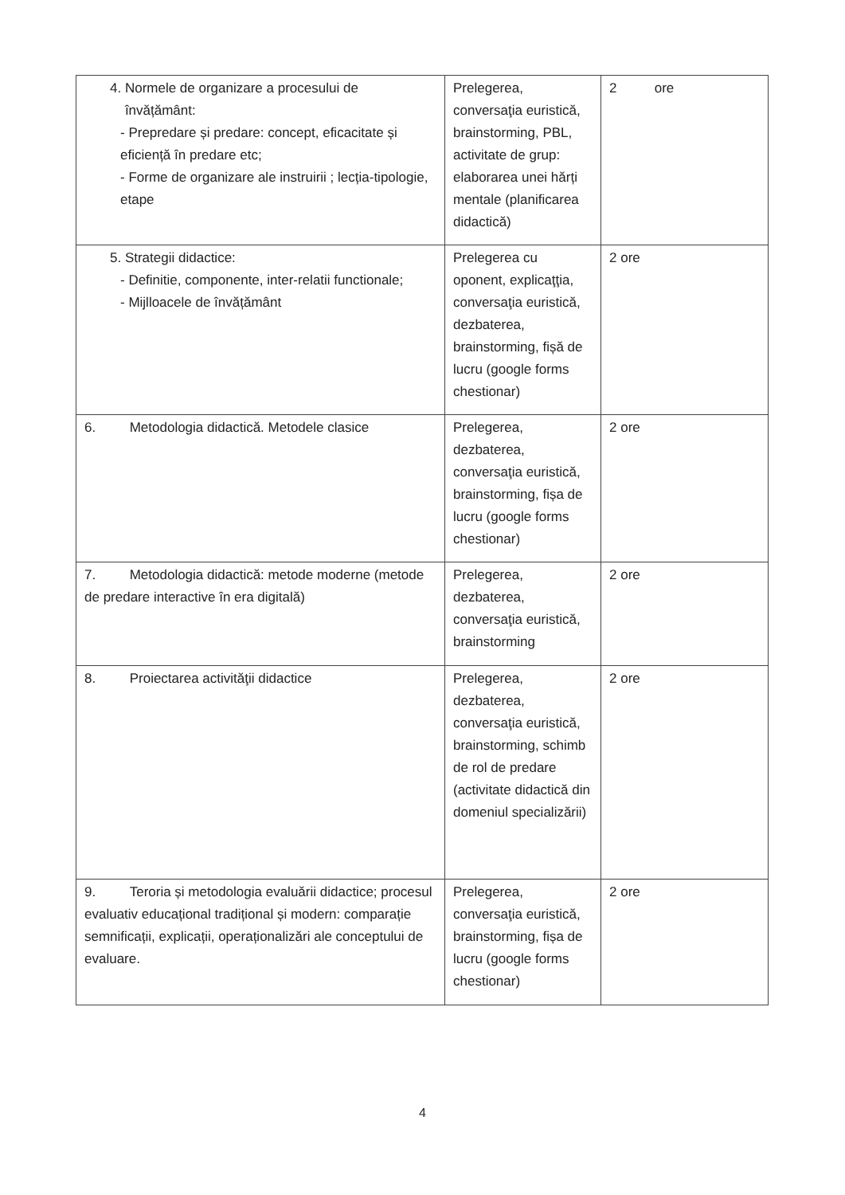| 4. Normele de organizare a procesului de învățământ: - Prepredare și predare: concept, eficacitate și eficiență în predare etc; - Forme de organizare ale instruirii ; lecția-tipologie, etape | Prelegerea, conversaţia euristică, brainstorming, PBL, activitate de grup: elaborarea unei hărți mentale (planificarea didactică) | 2 ore |
| 5. Strategii didactice: - Definitie, componente, inter-relatii functionale; - Mijlloacele de învățământ | Prelegerea cu oponent, explicaţţia, conversaţia euristică, dezbaterea, brainstorming, fișă de lucru (google forms chestionar) | 2 ore |
| 6. Metodologia didactică. Metodele clasice | Prelegerea, dezbaterea, conversaţia euristică, brainstorming, fișa de lucru (google forms chestionar) | 2 ore |
| 7. Metodologia didactică: metode moderne (metode de predare interactive în era digitală) | Prelegerea, dezbaterea, conversaţia euristică, brainstorming | 2 ore |
| 8. Proiectarea activităţii didactice | Prelegerea, dezbaterea, conversaţia euristică, brainstorming, schimb de rol de predare (activitate didactică din domeniul specializării) | 2 ore |
| 9. Teroria și metodologia evaluării didactice; procesul evaluativ educațional tradițional și modern: comparație semnificații, explicații, operaționalizări ale conceptului de evaluare. | Prelegerea, conversaţia euristică, brainstorming, fișa de lucru (google forms chestionar) | 2 ore |
4